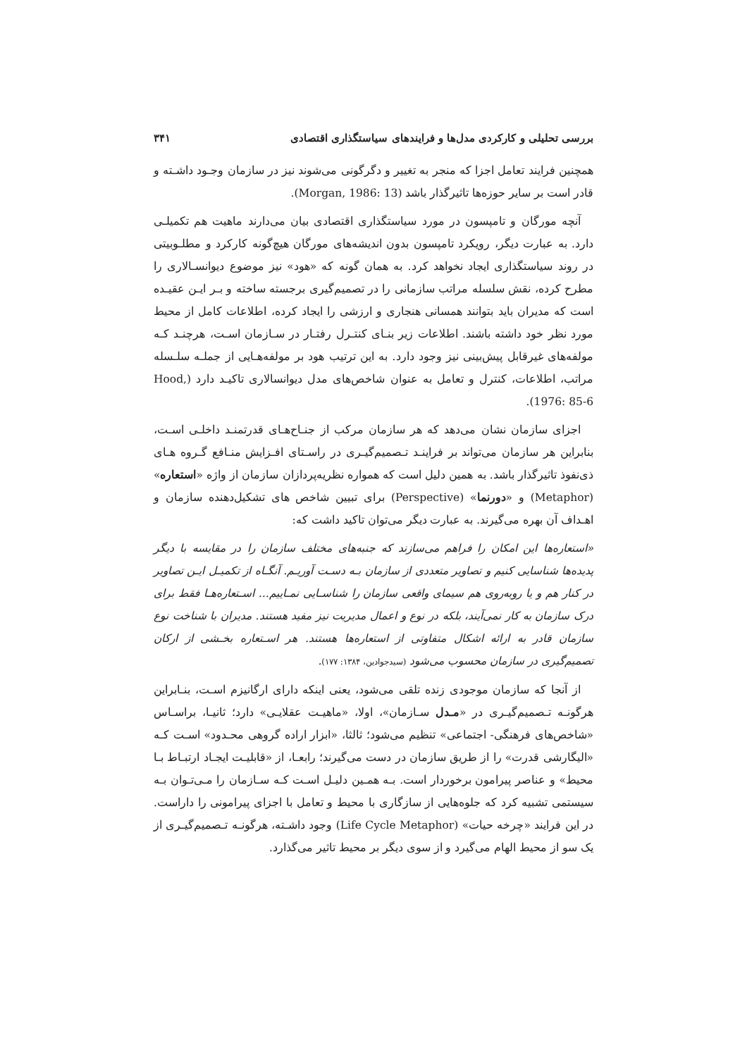بررسی تحلیلی و کارکردی مدل‌ها و فرایندهای سیاستگذاری اقتصادی ۳۴۱
همچنین فرایند تعامل اجزا که منجر به تغییر و دگرگونی می‌شوند نیز در سازمان وجـود داشـته و قادر است بر سایر حوزه‌ها تاثیرگذار باشد (Morgan, 1986: 13).
آنچه مورگان و تامپسون در مورد سیاستگذاری اقتصادی بیان می‌دارند ماهیت هم تکمیلـی دارد. به عبارت دیگر، رویکرد تامپسون بدون اندیشه‌های مورگان هیچ‌گونه کارکرد و مطلـوبیتی در روند سیاستگذاری ایجاد نخواهد کرد. به همان گونه که «هود» نیز موضوع دیوانسـالاری را مطرح کرده، نقش سلسله مراتب سازمانی را در تصمیم‌گیری برجسته ساخته و بـر ایـن عقیـده است که مدیران باید بتوانند همسانی هنجاری و ارزشی را ایجاد کرده، اطلاعات کامل از محیط مورد نظر خود داشته باشند. اطلاعات زیر بنـای کنتـرل رفتـار در سـازمان اسـت، هرچنـد کـه مولفه‌های غیرقابل پیش‌بینی نیز وجود دارد. به این ترتیب هود بر مولفه‌هـایی از جملـه سلـسله مراتب، اطلاعات، کنترل و تعامل به عنوان شاخص‌های مدل دیوانسالاری تاکیـد دارد (Hood, 1976: 85-6).
اجزای سازمان نشان می‌دهد که هر سازمان مرکب از جنـاح‌هـای قدرتمنـد داخلـی اسـت، بنابراین هر سازمان می‌تواند بر فراینـد تـصمیم‌گیـری در راسـتای افـزایش منـافع گـروه هـای ذی‌نفوذ تاثیرگذار باشد. به همین دلیل است که همواره نظریه‌پردازان سازمان از واژه «استعاره» (Metaphor) و «دورنما» (Perspective) برای تبیین شاخص های تشکیل‌دهنده سازمان و اهـداف آن بهره می‌گیرند. به عبارت دیگر می‌توان تاکید داشت که:
«استعاره‌ها این امکان را فراهم می‌سازند که جنبه‌های مختلف سازمان را در مقایسه با دیگر پدیده‌ها شناسایی کنیم و تصاویر متعددی از سازمان بـه دسـت آوریـم. آنگـاه از تکمیـل ایـن تصاویر در کنار هم و یا روبه‌روی هم سیمای واقعی سازمان را شناسـایی نمـاییم... اسـتعاره‌هـا فقط برای درک سازمان به کار نمی‌آیند، بلکه در نوع و اعمال مدیریت نیز مفید هستند. مدیران با شناخت نوع سازمان قادر به ارائه اشکال متفاوتی از استعاره‌ها هستند. هر اسـتعاره بخـشی از ارکان تصمیم‌گیری در سازمان محسوب می‌شود (سیدجوادین، ۱۳۸۴: ۱۷۷).
از آنجا که سازمان موجودی زنده تلقی می‌شود، یعنی اینکه دارای ارگانیزم اسـت، بنـابراین هرگونـه تـصمیم‌گیـری در «مـدل سـازمان»، اولا، «ماهیـت عقلایـی» دارد؛ ثانیـا، براسـاس «شاخص‌های فرهنگی- اجتماعی» تنظیم می‌شود؛ ثالثا، «ابزار اراده گروهی محـدود» اسـت کـه «الیگارشی قدرت» را از طریق سازمان در دست می‌گیرند؛ رابعـا، از «قابلیـت ایجـاد ارتبـاط بـا محیط» و عناصر پیرامون برخوردار است. بـه همـین دلیـل اسـت کـه سـازمان را مـی‌تـوان بـه سیستمی تشبیه کرد که جلوه‌هایی از سازگاری با محیط و تعامل با اجزای پیرامونی را داراست. در این فرایند «چرخه حیات» (Life Cycle Metaphor) وجود داشـته، هرگونـه تـصمیم‌گیـری از یک سو از محیط الهام می‌گیرد و از سوی دیگر بر محیط تاثیر می‌گذارد.